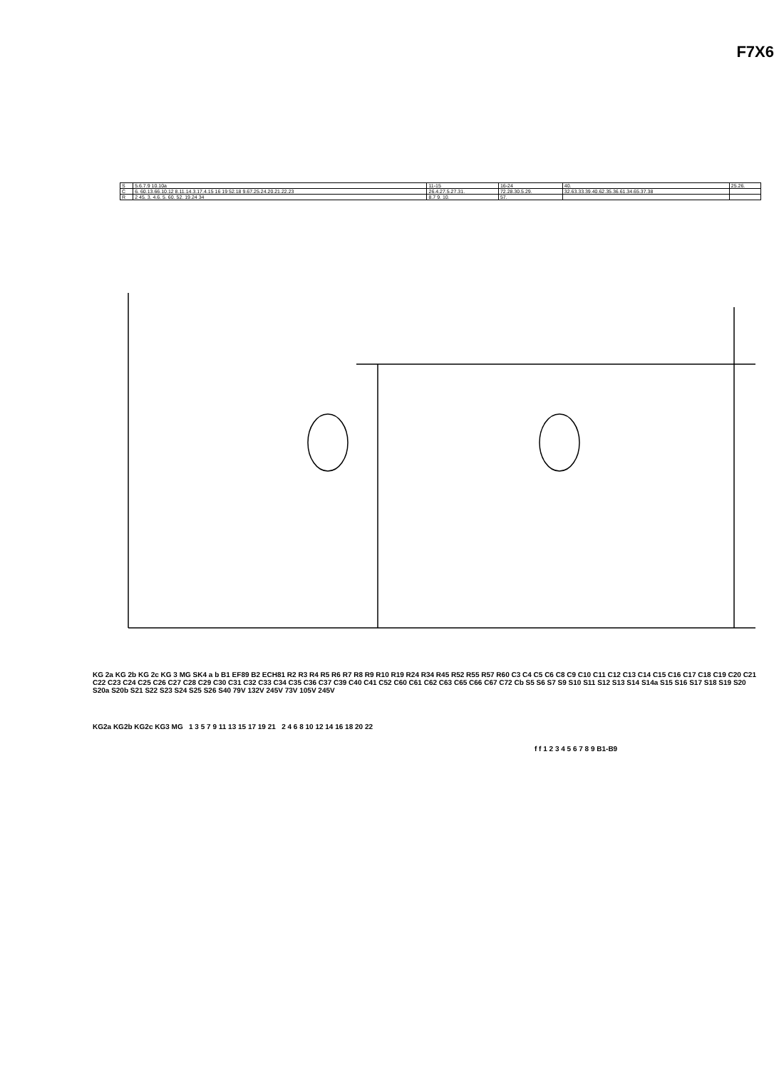F7X6
| S | 5.6.7.9 10.10a | 11-15 | 16-24 | 40. | 25.26. |
| C | 6. 60.13.66.10.12 8.11.14.3.17.4.15 16 19 52.18 9.67.25.24.20.21.22.23 | 26.4.27.5.27.31. | 72.28.30.5.29. | 32.63.33.39.40.62.35.36.61.34.65.37.38 | |
| R | 2 45. 3. 4.6. 5. 60. 52. 19.24 34 | 8.7 9. 10. | 57. | | |
KG 2a KG 2b KG 2c KG 3 MG SK4 a b B1 EF89 B2 ECH81 R2 R3 R4 R5 R6 R7 R8 R9 R10 R19 R24 R34 R45 R52 R55 R57 R60 C3 C4 C5 C6 C8 C9 C10 C11 C12 C13 C14 C15 C16 C17 C18 C19 C20 C21 C22 C23 C24 C25 C26 C27 C28 C29 C30 C31 C32 C33 C34 C35 C36 C37 C39 C40 C41 C52 C60 C61 C62 C63 C65 C66 C67 C72 Cb S5 S6 S7 S9 S10 S11 S12 S13 S14 S14a S15 S16 S17 S18 S19 S20 S20a S20b S21 S22 S23 S24 S25 S26 S40 79V 132V 245V 73V 105V 245V
KG2a KG2b KG2c KG3 MG 1 3 5 7 9 11 13 15 17 19 21 2 4 6 8 10 12 14 16 18 20 22
f f 1 2 3 4 5 6 7 8 9 B1-B9